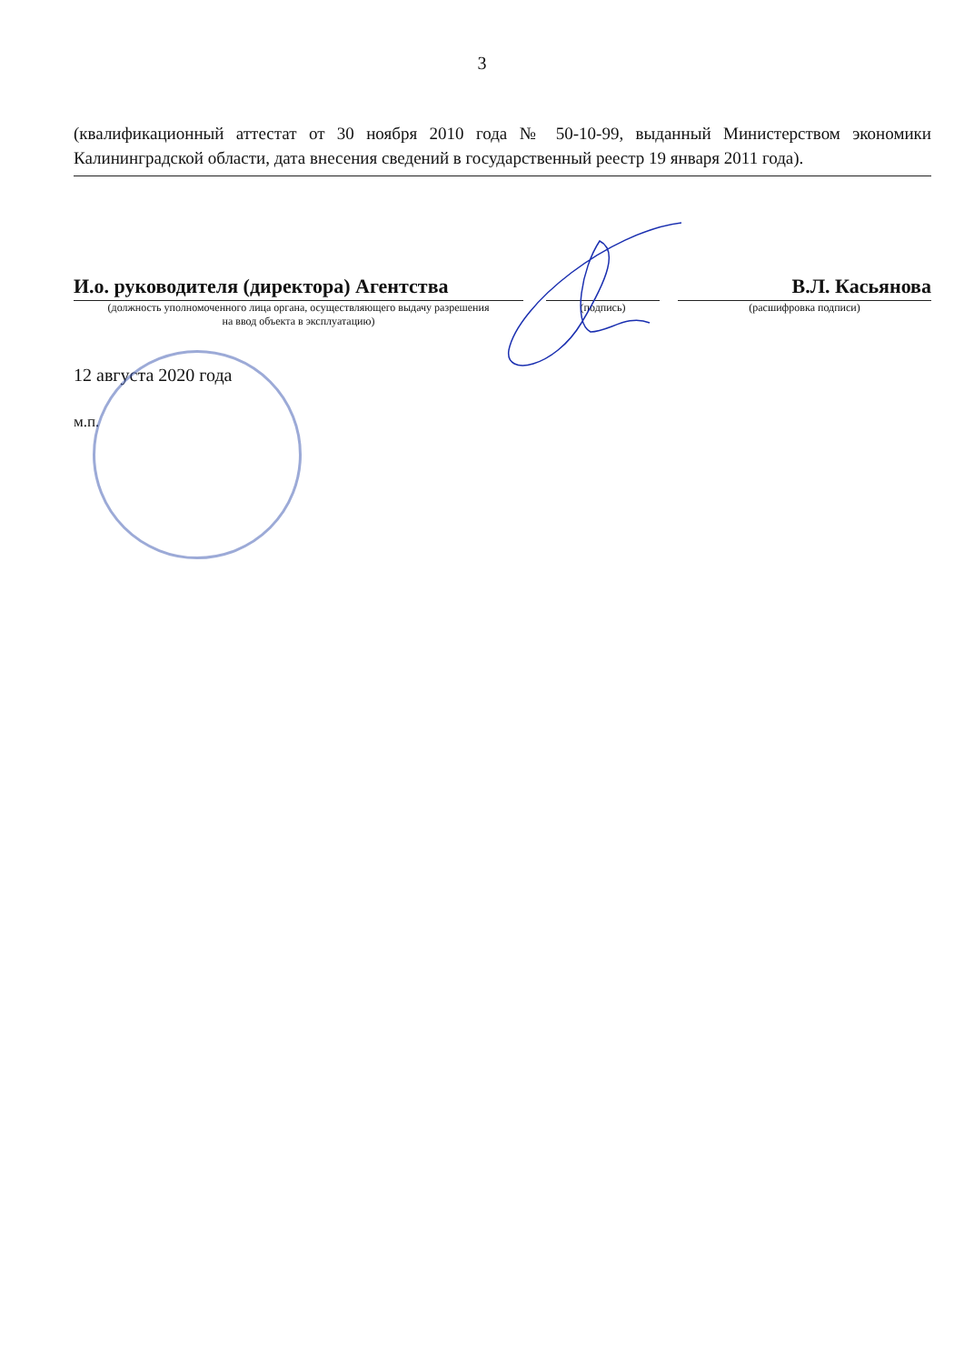3
(квалификационный аттестат от 30 ноября 2010 года № 50-10-99, выданный Министерством экономики Калининградской области, дата внесения сведений в государственный реестр 19 января 2011 года).
И.о. руководителя (директора) Агентства
(должность уполномоченного лица органа, осуществляющего выдачу разрешения
на ввод объекта в эксплуатацию)
(подпись)
В.Л. Касьянова
(расшифровка подписи)
12 августа 2020 года
м.п.